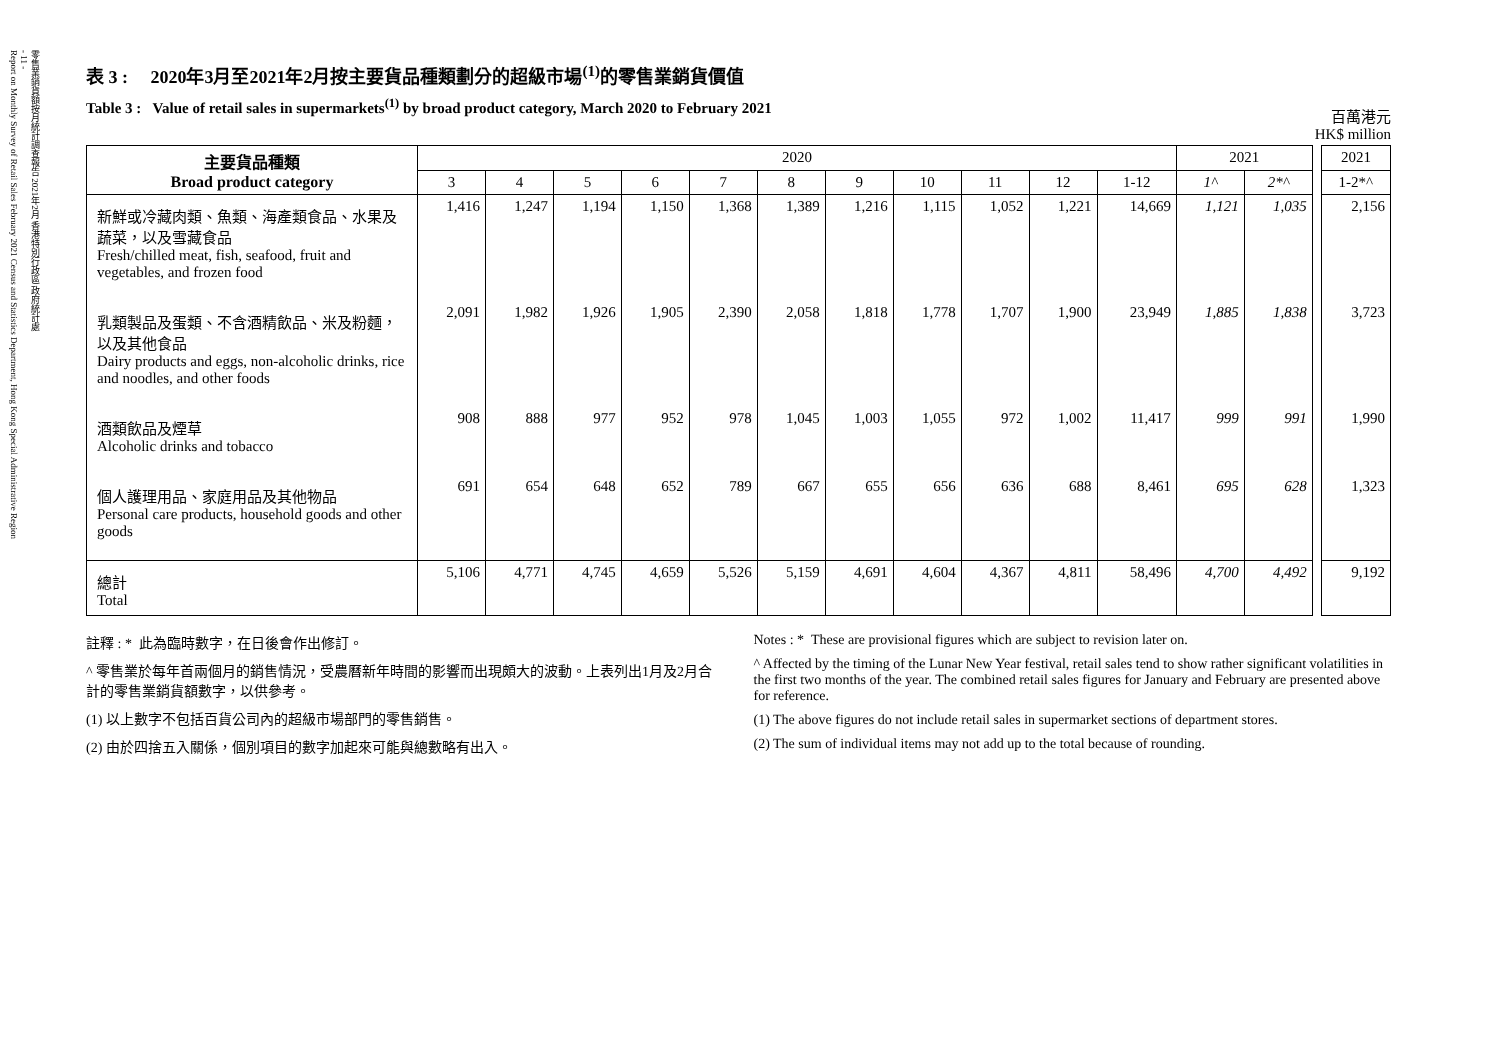零售業銷貨額按月統計調查報告 2021年2月 香港特別行政區 政府統計處
- 11 -
Report on Monthly Survey of Retail Sales February 2021 Census and Statistics Department, Hong Kong Special Administrative Region
表 3 : 2020年3月至2021年2月按主要貨品種類劃分的超級市場<sup>(1)</sup>的零售業銷貨價值
Table 3 : Value of retail sales in supermarkets<sup>(1)</sup> by broad product category, March 2020 to February 2021
百萬港元
HK$ million
| 主要貨品種類 Broad product category | 2020 | | | | | | | | | | | 2021 | | | 2021 |
| | 3 | 4 | 5 | 6 | 7 | 8 | 9 | 10 | 11 | 12 | 1-12 | 1^ | 2*^ | | 1-2*^ |
| 新鮮或冷藏肉類、魚類、海產類食品、水果及蔬菜，以及雪藏食品 Fresh/chilled meat, fish, seafood, fruit and vegetables, and frozen food | 1,416 | 1,247 | 1,194 | 1,150 | 1,368 | 1,389 | 1,216 | 1,115 | 1,052 | 1,221 | 14,669 | 1,121 | 1,035 | | 2,156 |
| 乳類製品及蛋類、不含酒精飲品、米及粉麵，以及其他食品 Dairy products and eggs, non-alcoholic drinks, rice and noodles, and other foods | 2,091 | 1,982 | 1,926 | 1,905 | 2,390 | 2,058 | 1,818 | 1,778 | 1,707 | 1,900 | 23,949 | 1,885 | 1,838 | | 3,723 |
| 酒類飲品及煙草 Alcoholic drinks and tobacco | 908 | 888 | 977 | 952 | 978 | 1,045 | 1,003 | 1,055 | 972 | 1,002 | 11,417 | 999 | 991 | | 1,990 |
| 個人護理用品、家庭用品及其他物品 Personal care products, household goods and other goods | 691 | 654 | 648 | 652 | 789 | 667 | 655 | 656 | 636 | 688 | 8,461 | 695 | 628 | | 1,323 |
| 總計 Total | 5,106 | 4,771 | 4,745 | 4,659 | 5,526 | 5,159 | 4,691 | 4,604 | 4,367 | 4,811 | 58,496 | 4,700 | 4,492 | | 9,192 |
註釋 : * 此為臨時數字，在日後會作出修訂。
^ 零售業於每年首兩個月的銷售情況，受農曆新年時間的影響而出現頗大的波動。上表列出1月及2月合計的零售業銷貨額數字，以供參考。
(1) 以上數字不包括百貨公司內的超級市場部門的零售銷售。
(2) 由於四捨五入關係，個別項目的數字加起來可能與總數略有出入。
Notes : * These are provisional figures which are subject to revision later on.
^ Affected by the timing of the Lunar New Year festival, retail sales tend to show rather significant volatilities in the first two months of the year. The combined retail sales figures for January and February are presented above for reference.
(1) The above figures do not include retail sales in supermarket sections of department stores.
(2) The sum of individual items may not add up to the total because of rounding.